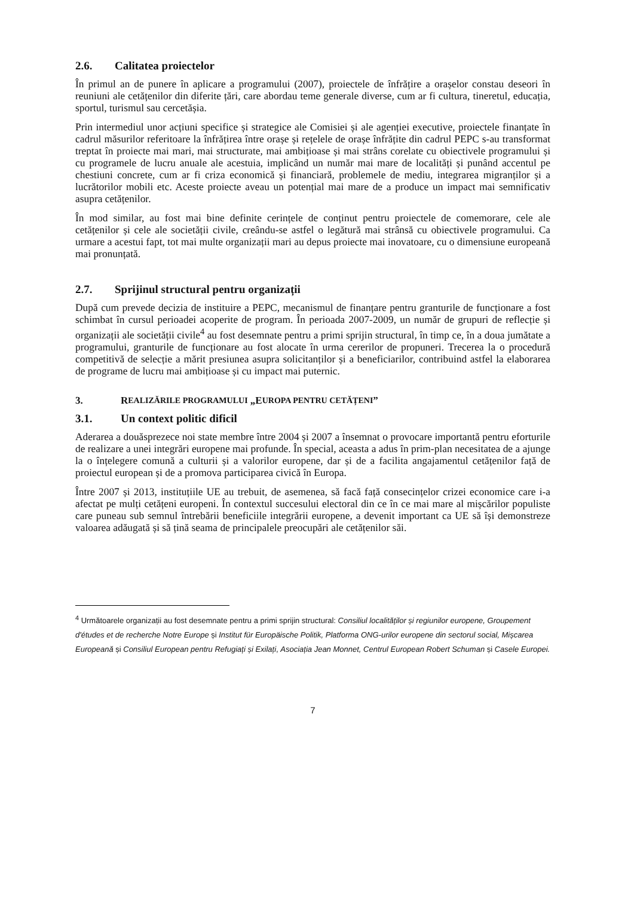2.6. Calitatea proiectelor
În primul an de punere în aplicare a programului (2007), proiectele de înfrățire a orașelor constau deseori în reuniuni ale cetățenilor din diferite țări, care abordau teme generale diverse, cum ar fi cultura, tineretul, educația, sportul, turismul sau cercetășia.
Prin intermediul unor acțiuni specifice și strategice ale Comisiei și ale agenției executive, proiectele finanțate în cadrul măsurilor referitoare la înfrățirea între orașe și rețelele de orașe înfrățite din cadrul PEPC s-au transformat treptat în proiecte mai mari, mai structurate, mai ambițioase și mai strâns corelate cu obiectivele programului și cu programele de lucru anuale ale acestuia, implicând un număr mai mare de localități și punând accentul pe chestiuni concrete, cum ar fi criza economică și financiară, problemele de mediu, integrarea migranților și a lucrătorilor mobili etc. Aceste proiecte aveau un potențial mai mare de a produce un impact mai semnificativ asupra cetățenilor.
În mod similar, au fost mai bine definite cerințele de conținut pentru proiectele de comemorare, cele ale cetățenilor și cele ale societății civile, creându-se astfel o legătură mai strânsă cu obiectivele programului. Ca urmare a acestui fapt, tot mai multe organizații mari au depus proiecte mai inovatoare, cu o dimensiune europeană mai pronunțată.
2.7. Sprijinul structural pentru organizații
După cum prevede decizia de instituire a PEPC, mecanismul de finanțare pentru granturile de funcționare a fost schimbat în cursul perioadei acoperite de program. În perioada 2007-2009, un număr de grupuri de reflecție și organizații ale societății civile<sup>4</sup> au fost desemnate pentru a primi sprijin structural, în timp ce, în a doua jumătate a programului, granturile de funcționare au fost alocate în urma cererilor de propuneri. Trecerea la o procedură competitivă de selecție a mărit presiunea asupra solicitanților și a beneficiarilor, contribuind astfel la elaborarea de programe de lucru mai ambițioase și cu impact mai puternic.
3. R EALIZĂRILE PROGRAMULUI „E UROPA PENTRU CETĂȚENI”
3.1. Un context politic dificil
Aderarea a douăsprezece noi state membre între 2004 și 2007 a însemnat o provocare importantă pentru eforturile de realizare a unei integrări europene mai profunde. În special, aceasta a adus în prim-plan necesitatea de a ajunge la o înțelegere comună a culturii și a valorilor europene, dar și de a facilita angajamentul cetățenilor față de proiectul european și de a promova participarea civică în Europa.
Între 2007 și 2013, instituțiile UE au trebuit, de asemenea, să facă față consecințelor crizei economice care i-a afectat pe mulți cetățeni europeni. În contextul succesului electoral din ce în ce mai mare al mișcărilor populiste care puneau sub semnul întrebării beneficiile integrării europene, a devenit important ca UE să își demonstreze valoarea adăugată și să țină seama de principalele preocupări ale cetățenilor săi.
<sup>4</sup> Următoarele organizații au fost desemnate pentru a primi sprijin structural: Consiliul localităților și regiunilor europene, Groupement d'études et de recherche Notre Europe și Institut für Europäische Politik, Platforma ONG-urilor europene din sectorul social, Mișcarea Europeană și Consiliul European pentru Refugiați și Exilați, Asociația Jean Monnet, Centrul European Robert Schuman și Casele Europei.
7